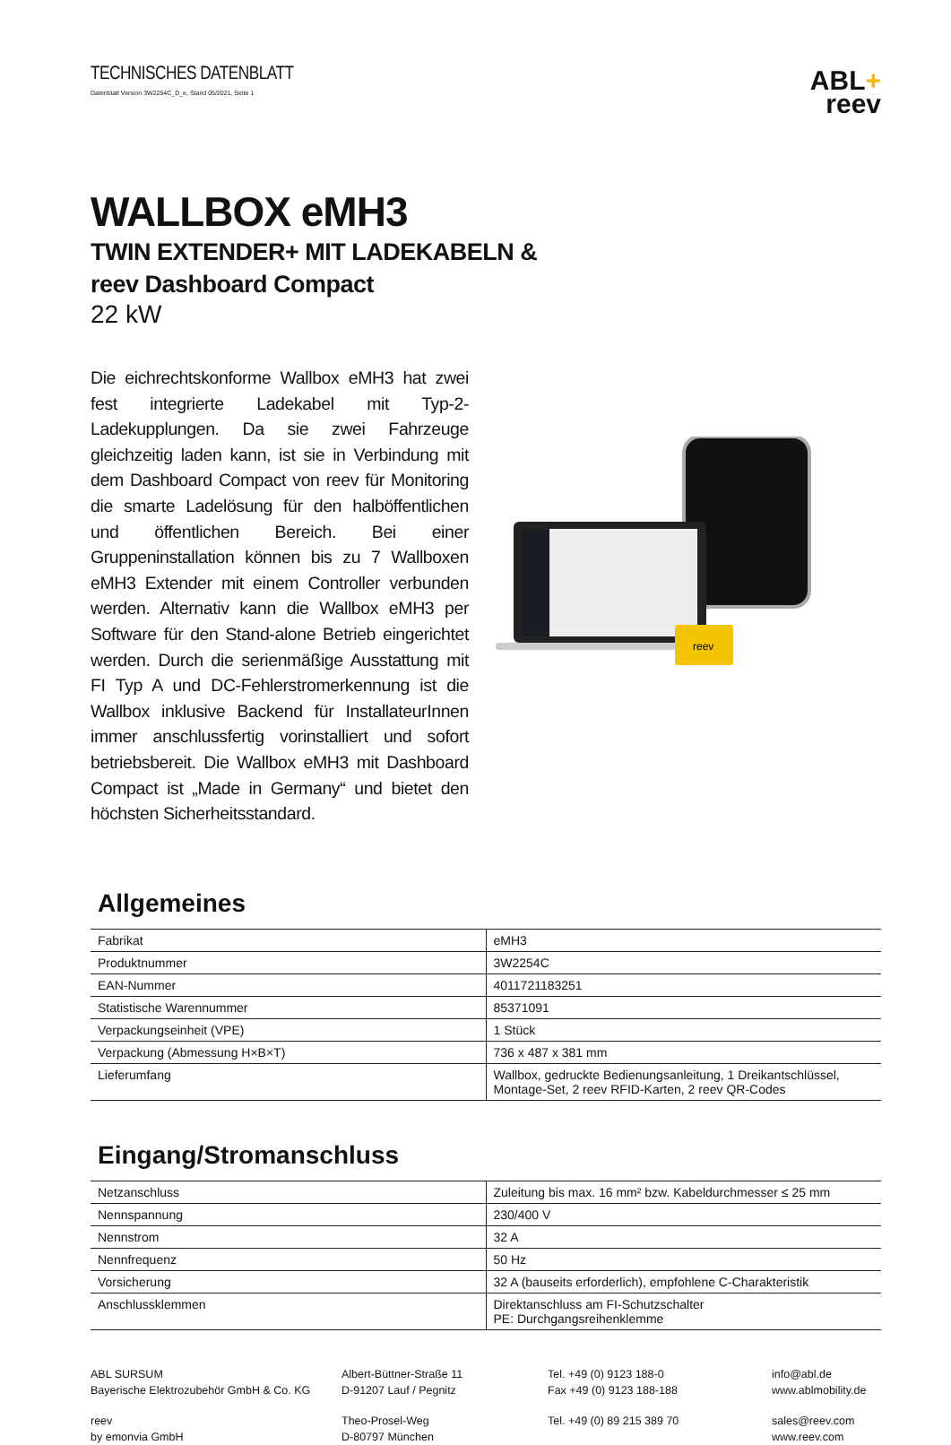TECHNISCHES DATENBLATT
Datenblatt Version 3W2254C_D_e, Stand 05/2021, Seite 1
ABL+
reev
WALLBOX eMH3
TWIN EXTENDER+ MIT LADEKABELN &
reev Dashboard Compact
22 kW
Die eichrechtskonforme Wallbox eMH3 hat zwei fest integrierte Ladekabel mit Typ-2-Ladekupplungen. Da sie zwei Fahrzeuge gleichzeitig laden kann, ist sie in Verbindung mit dem Dashboard Compact von reev für Monitoring die smarte Ladelösung für den halböffentlichen und öffentlichen Bereich. Bei einer Gruppeninstallation können bis zu 7 Wallboxen eMH3 Extender mit einem Controller verbunden werden. Alternativ kann die Wallbox eMH3 per Software für den Stand-alone Betrieb eingerichtet werden. Durch die serienmäßige Ausstattung mit FI Typ A und DC-Fehlerstromerkennung ist die Wallbox inklusive Backend für InstallateurInnen immer anschlussfertig vorinstalliert und sofort betriebsbereit. Die Wallbox eMH3 mit Dashboard Compact ist „Made in Germany“ und bietet den höchsten Sicherheitsstandard.
reev
Allgemeines
| Fabrikat | eMH3 |
| Produktnummer | 3W2254C |
| EAN-Nummer | 4011721183251 |
| Statistische Warennummer | 85371091 |
| Verpackungseinheit (VPE) | 1 Stück |
| Verpackung (Abmessung H×B×T) | 736 x 487 x 381 mm |
| Lieferumfang | Wallbox, gedruckte Bedienungsanleitung, 1 Dreikantschlüssel, Montage-Set, 2 reev RFID-Karten, 2 reev QR-Codes |
Eingang/Stromanschluss
| Netzanschluss | Zuleitung bis max. 16 mm² bzw. Kabeldurchmesser ≤ 25 mm |
| Nennspannung | 230/400 V |
| Nennstrom | 32 A |
| Nennfrequenz | 50 Hz |
| Vorsicherung | 32 A (bauseits erforderlich), empfohlene C-Charakteristik |
| Anschlussklemmen | Direktanschluss am FI-Schutzschalter PE: Durchgangsreihenklemme |
ABL SURSUM
Bayerische Elektrozubehör GmbH & Co. KG
Albert-Büttner-Straße 11
D-91207 Lauf / Pegnitz
Tel. +49 (0) 9123 188-0
Fax +49 (0) 9123 188-188
info@abl.de
www.ablmobility.de
reev
by emonvia GmbH
Theo-Prosel-Weg
D-80797 München
Tel. +49 (0) 89 215 389 70
sales@reev.com
www.reev.com